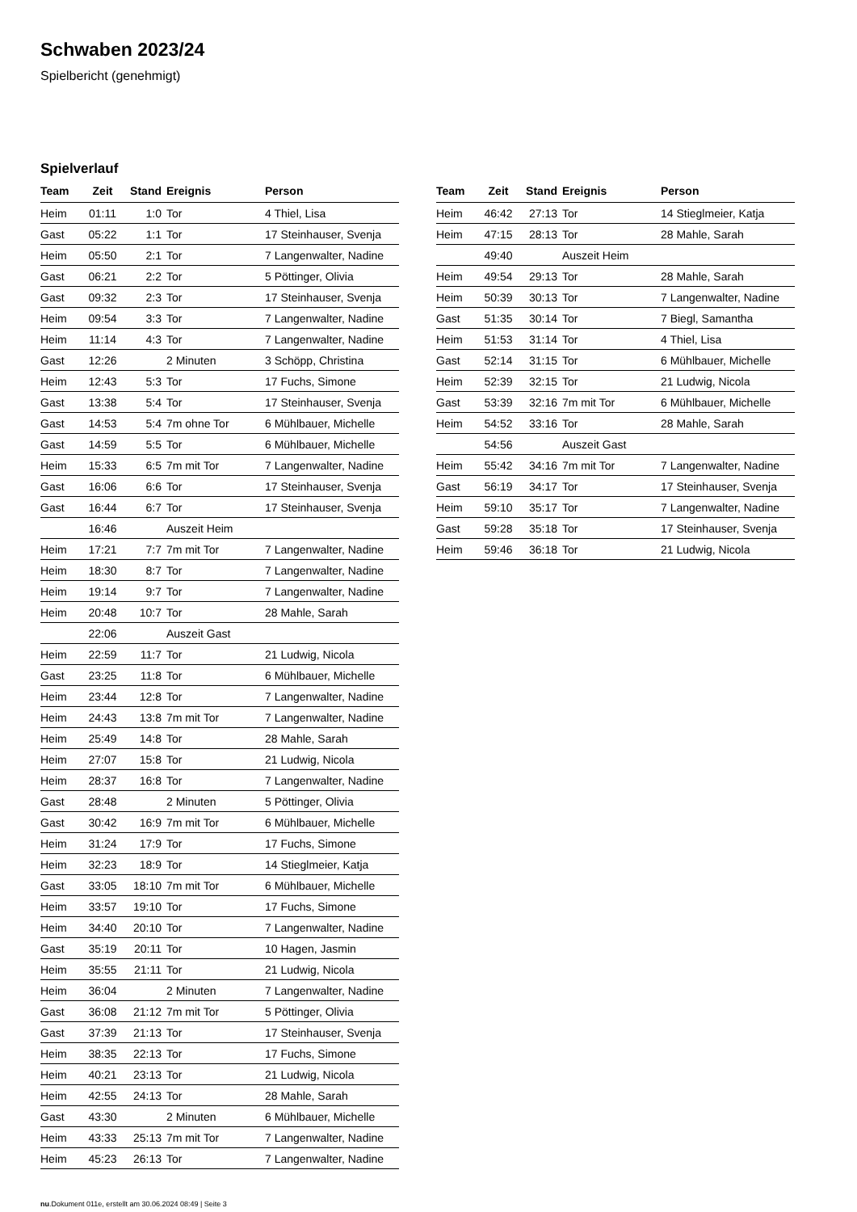Schwaben 2023/24
Spielbericht (genehmigt)
Spielverlauf
| Team | Zeit | Stand | Ereignis | Person |
| --- | --- | --- | --- | --- |
| Heim | 01:11 | 1:0 | Tor | 4 Thiel, Lisa |
| Gast | 05:22 | 1:1 | Tor | 17 Steinhauser, Svenja |
| Heim | 05:50 | 2:1 | Tor | 7 Langenwalter, Nadine |
| Gast | 06:21 | 2:2 | Tor | 5 Pöttinger, Olivia |
| Gast | 09:32 | 2:3 | Tor | 17 Steinhauser, Svenja |
| Heim | 09:54 | 3:3 | Tor | 7 Langenwalter, Nadine |
| Heim | 11:14 | 4:3 | Tor | 7 Langenwalter, Nadine |
| Gast | 12:26 | | 2 Minuten | 3 Schöpp, Christina |
| Heim | 12:43 | 5:3 | Tor | 17 Fuchs, Simone |
| Gast | 13:38 | 5:4 | Tor | 17 Steinhauser, Svenja |
| Gast | 14:53 | 5:4 | 7m ohne Tor | 6 Mühlbauer, Michelle |
| Gast | 14:59 | 5:5 | Tor | 6 Mühlbauer, Michelle |
| Heim | 15:33 | 6:5 | 7m mit Tor | 7 Langenwalter, Nadine |
| Gast | 16:06 | 6:6 | Tor | 17 Steinhauser, Svenja |
| Gast | 16:44 | 6:7 | Tor | 17 Steinhauser, Svenja |
| | 16:46 | | Auszeit Heim | |
| Heim | 17:21 | 7:7 | 7m mit Tor | 7 Langenwalter, Nadine |
| Heim | 18:30 | 8:7 | Tor | 7 Langenwalter, Nadine |
| Heim | 19:14 | 9:7 | Tor | 7 Langenwalter, Nadine |
| Heim | 20:48 | 10:7 | Tor | 28 Mahle, Sarah |
| | 22:06 | | Auszeit Gast | |
| Heim | 22:59 | 11:7 | Tor | 21 Ludwig, Nicola |
| Gast | 23:25 | 11:8 | Tor | 6 Mühlbauer, Michelle |
| Heim | 23:44 | 12:8 | Tor | 7 Langenwalter, Nadine |
| Heim | 24:43 | 13:8 | 7m mit Tor | 7 Langenwalter, Nadine |
| Heim | 25:49 | 14:8 | Tor | 28 Mahle, Sarah |
| Heim | 27:07 | 15:8 | Tor | 21 Ludwig, Nicola |
| Heim | 28:37 | 16:8 | Tor | 7 Langenwalter, Nadine |
| Gast | 28:48 | | 2 Minuten | 5 Pöttinger, Olivia |
| Gast | 30:42 | 16:9 | 7m mit Tor | 6 Mühlbauer, Michelle |
| Heim | 31:24 | 17:9 | Tor | 17 Fuchs, Simone |
| Heim | 32:23 | 18:9 | Tor | 14 Stieglmeier, Katja |
| Gast | 33:05 | 18:10 | 7m mit Tor | 6 Mühlbauer, Michelle |
| Heim | 33:57 | 19:10 | Tor | 17 Fuchs, Simone |
| Heim | 34:40 | 20:10 | Tor | 7 Langenwalter, Nadine |
| Gast | 35:19 | 20:11 | Tor | 10 Hagen, Jasmin |
| Heim | 35:55 | 21:11 | Tor | 21 Ludwig, Nicola |
| Heim | 36:04 | | 2 Minuten | 7 Langenwalter, Nadine |
| Gast | 36:08 | 21:12 | 7m mit Tor | 5 Pöttinger, Olivia |
| Gast | 37:39 | 21:13 | Tor | 17 Steinhauser, Svenja |
| Heim | 38:35 | 22:13 | Tor | 17 Fuchs, Simone |
| Heim | 40:21 | 23:13 | Tor | 21 Ludwig, Nicola |
| Heim | 42:55 | 24:13 | Tor | 28 Mahle, Sarah |
| Gast | 43:30 | | 2 Minuten | 6 Mühlbauer, Michelle |
| Heim | 43:33 | 25:13 | 7m mit Tor | 7 Langenwalter, Nadine |
| Heim | 45:23 | 26:13 | Tor | 7 Langenwalter, Nadine |
| Team | Zeit | Stand | Ereignis | Person |
| --- | --- | --- | --- | --- |
| Heim | 46:42 | 27:13 | Tor | 14 Stieglmeier, Katja |
| Heim | 47:15 | 28:13 | Tor | 28 Mahle, Sarah |
| | 49:40 | | Auszeit Heim | |
| Heim | 49:54 | 29:13 | Tor | 28 Mahle, Sarah |
| Heim | 50:39 | 30:13 | Tor | 7 Langenwalter, Nadine |
| Gast | 51:35 | 30:14 | Tor | 7 Biegl, Samantha |
| Heim | 51:53 | 31:14 | Tor | 4 Thiel, Lisa |
| Gast | 52:14 | 31:15 | Tor | 6 Mühlbauer, Michelle |
| Heim | 52:39 | 32:15 | Tor | 21 Ludwig, Nicola |
| Gast | 53:39 | 32:16 | 7m mit Tor | 6 Mühlbauer, Michelle |
| Heim | 54:52 | 33:16 | Tor | 28 Mahle, Sarah |
| | 54:56 | | Auszeit Gast | |
| Heim | 55:42 | 34:16 | 7m mit Tor | 7 Langenwalter, Nadine |
| Gast | 56:19 | 34:17 | Tor | 17 Steinhauser, Svenja |
| Heim | 59:10 | 35:17 | Tor | 7 Langenwalter, Nadine |
| Gast | 59:28 | 35:18 | Tor | 17 Steinhauser, Svenja |
| Heim | 59:46 | 36:18 | Tor | 21 Ludwig, Nicola |
nu.Dokument 011e, erstellt am 30.06.2024 08:49 | Seite 3